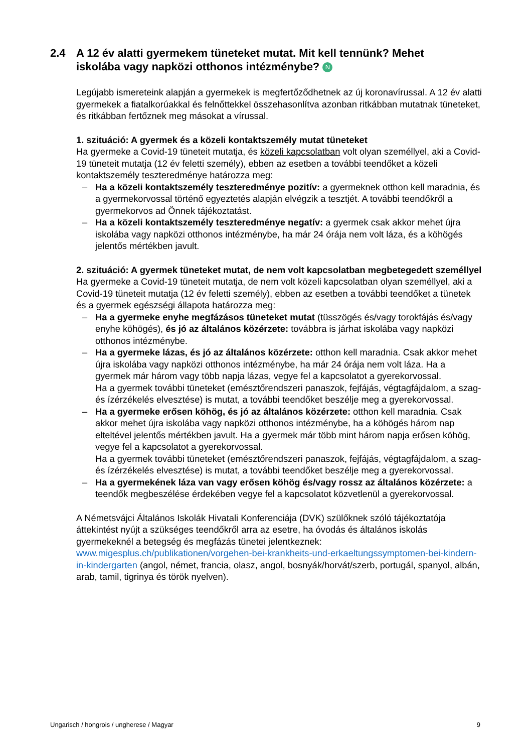2.4 A 12 év alatti gyermekem tüneteket mutat. Mit kell tennünk? Mehet iskolába vagy napközi otthonos intézménybe? N
Legújabb ismereteink alapján a gyermekek is megfertőződhetnek az új koronavírussal. A 12 év alatti gyermekek a fiatalkorúakkal és felnőttekkel összehasonlítva azonban ritkábban mutatnak tüneteket, és ritkábban fertőznek meg másokat a vírussal.
1. szituáció: A gyermek és a közeli kontaktszemély mutat tüneteket
Ha gyermeke a Covid-19 tüneteit mutatja, és közeli kapcsolatban volt olyan személlyel, aki a Covid-19 tüneteit mutatja (12 év feletti személy), ebben az esetben a további teendőket a közeli kontaktszemély teszteredménye határozza meg:
– Ha a közeli kontaktszemély teszteredménye pozitív: a gyermeknek otthon kell maradnia, és a gyermekorvossal történő egyeztetés alapján elvégzik a tesztjét. A további teendőkről a gyermekorvos ad Önnek tájékoztatást.
– Ha a közeli kontaktszemély teszteredménye negatív: a gyermek csak akkor mehet újra iskolába vagy napközi otthonos intézménybe, ha már 24 órája nem volt láza, és a köhögés jelentős mértékben javult.
2. szituáció: A gyermek tüneteket mutat, de nem volt kapcsolatban megbetegedett személlyel
Ha gyermeke a Covid-19 tüneteit mutatja, de nem volt közeli kapcsolatban olyan személlyel, aki a Covid-19 tüneteit mutatja (12 év feletti személy), ebben az esetben a további teendőket a tünetek és a gyermek egészségi állapota határozza meg:
– Ha a gyermeke enyhe megfázásos tüneteket mutat (tüsszögés és/vagy torokfájás és/vagy enyhe köhögés), és jó az általános közérzete: továbbra is járhat iskolába vagy napközi otthonos intézménybe.
– Ha a gyermeke lázas, és jó az általános közérzete: otthon kell maradnia. Csak akkor mehet újra iskolába vagy napközi otthonos intézménybe, ha már 24 órája nem volt láza. Ha a gyermek már három vagy több napja lázas, vegye fel a kapcsolatot a gyerekorvossal.
Ha a gyermek további tüneteket (emésztőrendszeri panaszok, fejfájás, végtagfájdalom, a szag- és ízérzékelés elvesztése) is mutat, a további teendőket beszélje meg a gyerekorvossal.
– Ha a gyermeke erősen köhög, és jó az általános közérzete: otthon kell maradnia. Csak akkor mehet újra iskolába vagy napközi otthonos intézménybe, ha a köhögés három nap elteltével jelentős mértékben javult. Ha a gyermek már több mint három napja erősen köhög, vegye fel a kapcsolatot a gyerekorvossal.
Ha a gyermek további tüneteket (emésztőrendszeri panaszok, fejfájás, végtagfájdalom, a szag- és ízérzékelés elvesztése) is mutat, a további teendőket beszélje meg a gyerekorvossal.
– Ha a gyermekének láza van vagy erősen köhög és/vagy rossz az általános közérzete: a teendők megbeszélése érdekében vegye fel a kapcsolatot közvetlenül a gyerekorvossal.
A Németsvájci Általános Iskolák Hivatali Konferenciája (DVK) szülőknek szóló tájékoztatója áttekintést nyújt a szükséges teendőkről arra az esetre, ha óvodás és általános iskolás gyermekeknél a betegség és megfázás tünetei jelentkeznek: www.migesplus.ch/publikationen/vorgehen-bei-krankheits-und-erkaeltungssymptomen-bei-kindern-in-kindergarten (angol, német, francia, olasz, angol, bosnyák/horvát/szerb, portugál, spanyol, albán, arab, tamil, tigrinya és török nyelven).
Ungarisch / hongrois / ungherese / Magyar 9